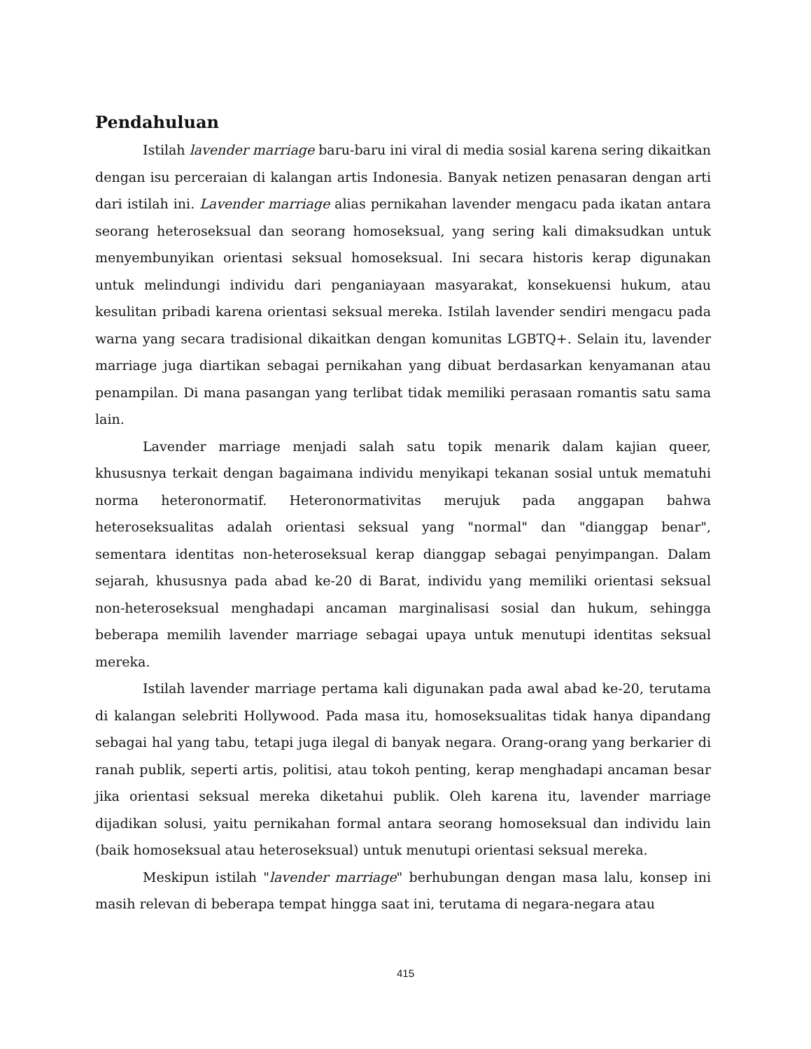Pendahuluan
Istilah lavender marriage baru-baru ini viral di media sosial karena sering dikaitkan dengan isu perceraian di kalangan artis Indonesia. Banyak netizen penasaran dengan arti dari istilah ini. Lavender marriage alias pernikahan lavender mengacu pada ikatan antara seorang heteroseksual dan seorang homoseksual, yang sering kali dimaksudkan untuk menyembunyikan orientasi seksual homoseksual. Ini secara historis kerap digunakan untuk melindungi individu dari penganiayaan masyarakat, konsekuensi hukum, atau kesulitan pribadi karena orientasi seksual mereka. Istilah lavender sendiri mengacu pada warna yang secara tradisional dikaitkan dengan komunitas LGBTQ+. Selain itu, lavender marriage juga diartikan sebagai pernikahan yang dibuat berdasarkan kenyamanan atau penampilan. Di mana pasangan yang terlibat tidak memiliki perasaan romantis satu sama lain.
Lavender marriage menjadi salah satu topik menarik dalam kajian queer, khususnya terkait dengan bagaimana individu menyikapi tekanan sosial untuk mematuhi norma heteronormatif. Heteronormativitas merujuk pada anggapan bahwa heteroseksualitas adalah orientasi seksual yang "normal" dan "dianggap benar", sementara identitas non-heteroseksual kerap dianggap sebagai penyimpangan. Dalam sejarah, khususnya pada abad ke-20 di Barat, individu yang memiliki orientasi seksual non-heteroseksual menghadapi ancaman marginalisasi sosial dan hukum, sehingga beberapa memilih lavender marriage sebagai upaya untuk menutupi identitas seksual mereka.
Istilah lavender marriage pertama kali digunakan pada awal abad ke-20, terutama di kalangan selebriti Hollywood. Pada masa itu, homoseksualitas tidak hanya dipandang sebagai hal yang tabu, tetapi juga ilegal di banyak negara. Orang-orang yang berkarier di ranah publik, seperti artis, politisi, atau tokoh penting, kerap menghadapi ancaman besar jika orientasi seksual mereka diketahui publik. Oleh karena itu, lavender marriage dijadikan solusi, yaitu pernikahan formal antara seorang homoseksual dan individu lain (baik homoseksual atau heteroseksual) untuk menutupi orientasi seksual mereka.
Meskipun istilah "lavender marriage" berhubungan dengan masa lalu, konsep ini masih relevan di beberapa tempat hingga saat ini, terutama di negara-negara atau
415